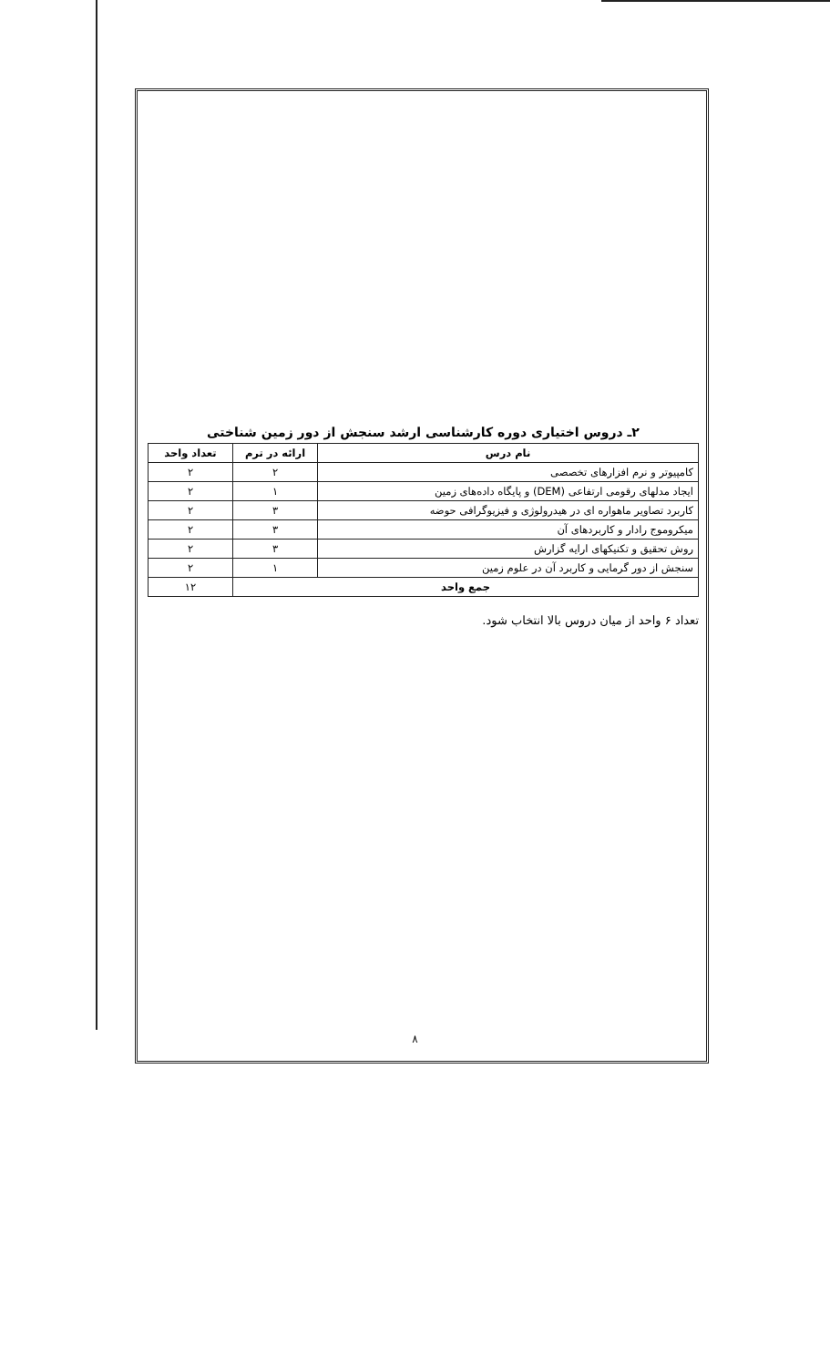۲ـ دروس اختیاری دوره کارشناسی ارشد سنجش از دور زمین شناختی
| نام درس | ارائه در ترم | تعداد واحد |
| --- | --- | --- |
| کامپیوتر و نرم افزارهای تخصصی | ۲ | ۲ |
| ایجاد مدلهای رقومی ارتفاعی (DEM) و پایگاه داده‌های زمین | ۱ | ۲ |
| کاربرد تصاویر ماهواره ای در هیدرولوژی و فیزیوگرافی حوضه | ۳ | ۲ |
| میکروموج رادار و کاربردهای آن | ۳ | ۲ |
| روش تحقیق و تکنیکهای ارایه گزارش | ۳ | ۲ |
| سنجش از دور گرمایی و کاربرد آن در علوم زمین | ۱ | ۲ |
| جمع واحد | | ۱۲ |
تعداد ۶ واحد از میان دروس بالا انتخاب شود.
۸